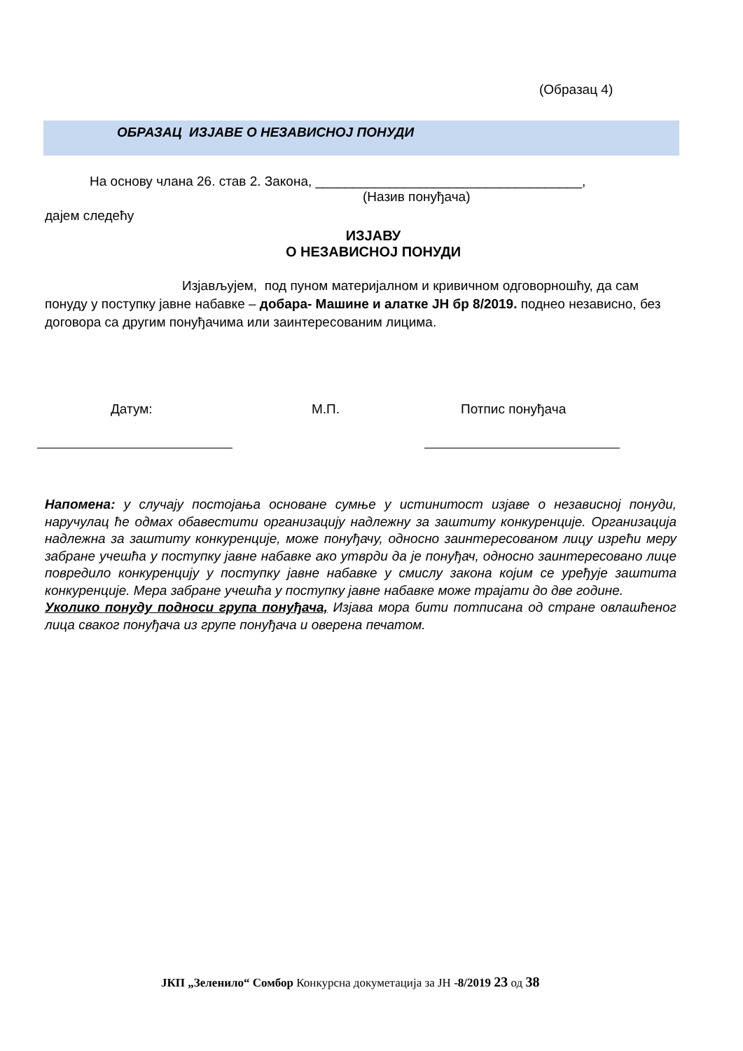(Образац 4)
ОБРАЗАЦ ИЗЈАВЕ О НЕЗАВИСНОЈ ПОНУДИ
На основу члана 26. став 2. Закона, ____________________________________,
(Назив понуђача)
дајем следећу
ИЗЈАВУ
О НЕЗАВИСНОЈ ПОНУДИ
Изјављујем, под пуном материјалном и кривичном одговорношћу, да сам понуду у поступку јавне набавке – добара- Машине и алатке ЈН бр 8/2019. поднео независно, без договора са другим понуђачима или заинтересованим лицима.
Датум: М.П. Потпис понуђача
Напомена: у случају постојања основане сумње у истинитост изјаве о независној понуди, наручулац ће одмах обавестити организацију надлежну за заштиту конкуренције. Организација надлежна за заштиту конкуренције, може понуђачу, односно заинтересованом лицу изрећи меру забране учешћа у поступку јавне набавке ако утврди да је понуђач, односно заинтересовано лице повредило конкуренцију у поступку јавне набавке у смислу закона којим се уређује заштита конкуренције. Мера забране учешћа у поступку јавне набавке може трајати до две године.
Уколико понуду подноси група понуђача, Изјава мора бити потписана од стране овлашћеног лица сваког понуђача из групе понуђача и оверена печатом.
ЈКП „Зеленило“ Сомбор Конкурсна докуметација за ЈН -8/2019 23 од 38